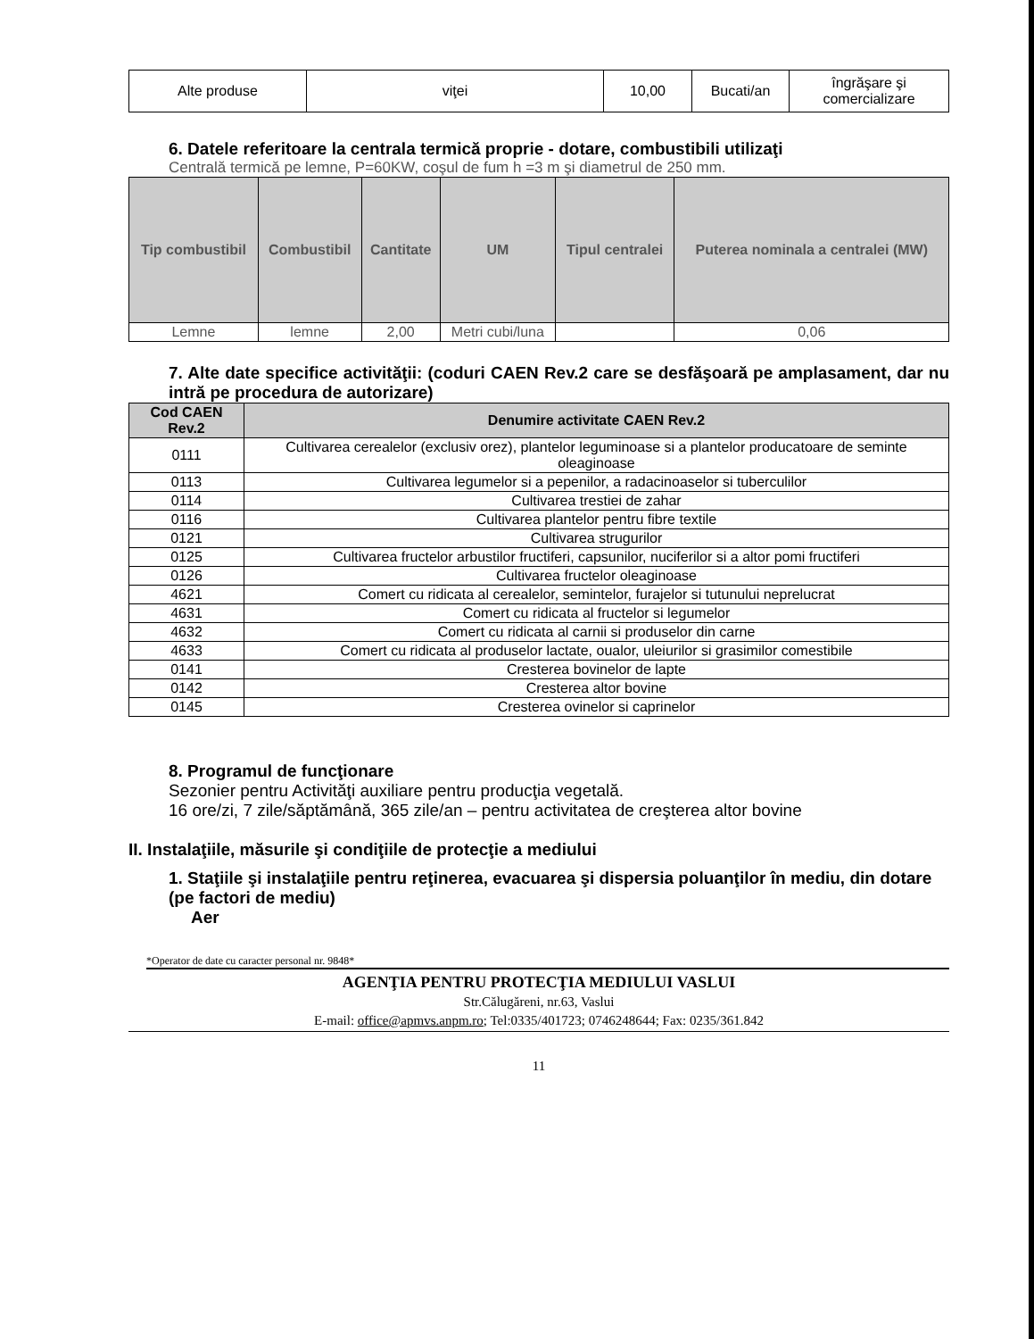| Alte produse | viţei | 10,00 | Bucati/an | îngrăşare şi comercializare |
6. Datele referitoare la centrala termică proprie - dotare, combustibili utilizaţi
Centrală termică pe lemne, P=60KW, coşul de fum h =3 m şi diametrul de 250 mm.
| Tip combustibil | Combustibil | Cantitate | UM | Tipul centralei | Puterea nominala a centralei (MW) |
| --- | --- | --- | --- | --- | --- |
| Lemne | lemne | 2,00 | Metri cubi/luna | | 0,06 |
7. Alte date specifice activităţii: (coduri CAEN Rev.2 care se desfăşoară pe amplasament, dar nu intră pe procedura de autorizare)
| Cod CAEN Rev.2 | Denumire activitate CAEN Rev.2 |
| --- | --- |
| 0111 | Cultivarea cerealelor (exclusiv orez), plantelor leguminoase si a plantelor producatoare de seminte oleaginoase |
| 0113 | Cultivarea legumelor si a pepenilor, a radacinoaselor si tuberculilor |
| 0114 | Cultivarea trestiei de zahar |
| 0116 | Cultivarea plantelor pentru fibre textile |
| 0121 | Cultivarea strugurilor |
| 0125 | Cultivarea fructelor arbustilor fructiferi, capsunilor, nuciferilor si a altor pomi fructiferi |
| 0126 | Cultivarea fructelor oleaginoase |
| 4621 | Comert cu ridicata al cerealelor, semintelor, furajelor si tutunului neprelucrat |
| 4631 | Comert cu ridicata al fructelor si legumelor |
| 4632 | Comert cu ridicata al carnii si produselor din carne |
| 4633 | Comert cu ridicata al produselor lactate, oualor, uleiurilor si grasimilor comestibile |
| 0141 | Cresterea bovinelor de lapte |
| 0142 | Cresterea altor bovine |
| 0145 | Cresterea ovinelor si caprinelor |
8. Programul de funcţionare
Sezonier pentru Activităţi auxiliare pentru producţia vegetală.
16 ore/zi, 7 zile/săptămână, 365 zile/an – pentru activitatea de creşterea altor bovine
II. Instalaţiile, măsurile şi condiţiile de protecţie a mediului
1. Staţiile şi instalaţiile pentru reţinerea, evacuarea şi dispersia poluanţilor în mediu, din dotare (pe factori de mediu)
Aer
*Operator de date cu caracter personal nr. 9848*
AGENŢIA PENTRU PROTECŢIA MEDIULUI VASLUI
Str.Călugăreni, nr.63, Vaslui
E-mail: office@apmvs.anpm.ro; Tel:0335/401723; 0746248644; Fax: 0235/361.842
11